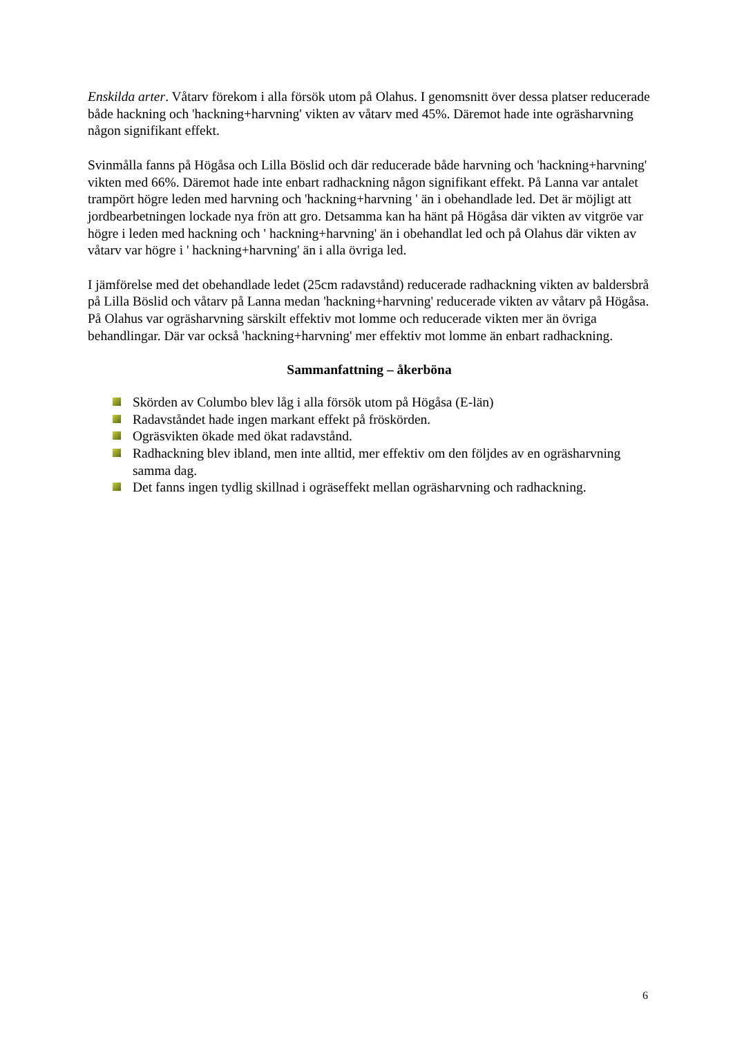Enskilda arter. Våtarv förekom i alla försök utom på Olahus. I genomsnitt över dessa platser reducerade både hackning och 'hackning+harvning' vikten av våtarv med 45%. Däremot hade inte ogräsharvning någon signifikant effekt.
Svinmålla fanns på Högåsa och Lilla Böslid och där reducerade både harvning och 'hackning+harvning' vikten med 66%. Däremot hade inte enbart radhackning någon signifikant effekt. På Lanna var antalet trampört högre leden med harvning och 'hackning+harvning ' än i obehandlade led. Det är möjligt att jordbearbetningen lockade nya frön att gro. Detsamma kan ha hänt på Högåsa där vikten av vitgröe var högre i leden med hackning och ' hackning+harvning' än i obehandlat led och på Olahus där vikten av våtarv var högre i ' hackning+harvning' än i alla övriga led.
I jämförelse med det obehandlade ledet (25cm radavstånd) reducerade radhackning vikten av baldersbrå på Lilla Böslid och våtarv på Lanna medan 'hackning+harvning' reducerade vikten av våtarv på Högåsa. På Olahus var ogräsharvning särskilt effektiv mot lomme och reducerade vikten mer än övriga behandlingar. Där var också 'hackning+harvning' mer effektiv mot lomme än enbart radhackning.
Sammanfattning – åkerböna
Skörden av Columbo blev låg i alla försök utom på Högåsa (E-län)
Radavståndet hade ingen markant effekt på fröskörden.
Ogräsvikten ökade med ökat radavstånd.
Radhackning blev ibland, men inte alltid, mer effektiv om den följdes av en ogräsharvning samma dag.
Det fanns ingen tydlig skillnad i ogräseffekt mellan ogräsharvning och radhackning.
6